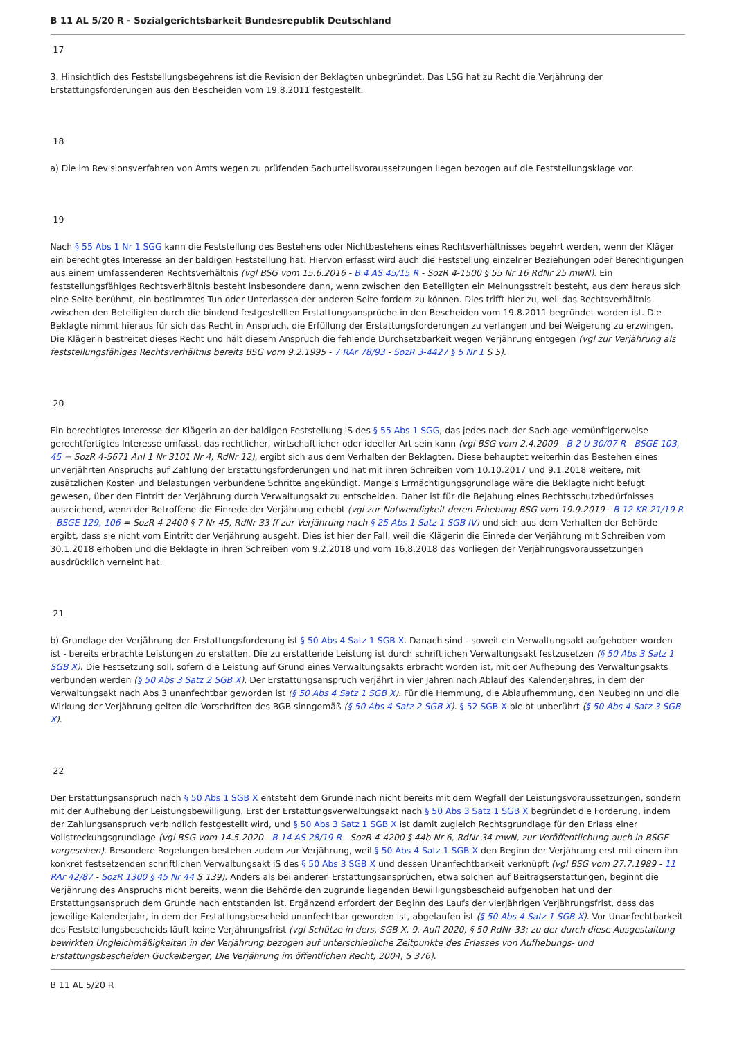B 11 AL 5/20 R - Sozialgerichtsbarkeit Bundesrepublik Deutschland
17
3. Hinsichtlich des Feststellungsbegehrens ist die Revision der Beklagten unbegründet. Das LSG hat zu Recht die Verjährung der Erstattungsforderungen aus den Bescheiden vom 19.8.2011 festgestellt.
18
a) Die im Revisionsverfahren von Amts wegen zu prüfenden Sachurteilsvoraussetzungen liegen bezogen auf die Feststellungsklage vor.
19
Nach § 55 Abs 1 Nr 1 SGG kann die Feststellung des Bestehens oder Nichtbestehens eines Rechtsverhältnisses begehrt werden, wenn der Kläger ein berechtigtes Interesse an der baldigen Feststellung hat. Hiervon erfasst wird auch die Feststellung einzelner Beziehungen oder Berechtigungen aus einem umfassenderen Rechtsverhältnis (vgl BSG vom 15.6.2016 - B 4 AS 45/15 R - SozR 4-1500 § 55 Nr 16 RdNr 25 mwN). Ein feststellungsfähiges Rechtsverhältnis besteht insbesondere dann, wenn zwischen den Beteiligten ein Meinungsstreit besteht, aus dem heraus sich eine Seite berühmt, ein bestimmtes Tun oder Unterlassen der anderen Seite fordern zu können. Dies trifft hier zu, weil das Rechtsverhältnis zwischen den Beteiligten durch die bindend festgestellten Erstattungsansprüche in den Bescheiden vom 19.8.2011 begründet worden ist. Die Beklagte nimmt hieraus für sich das Recht in Anspruch, die Erfüllung der Erstattungsforderungen zu verlangen und bei Weigerung zu erzwingen. Die Klägerin bestreitet dieses Recht und hält diesem Anspruch die fehlende Durchsetzbarkeit wegen Verjährung entgegen (vgl zur Verjährung als feststellungsfähiges Rechtsverhältnis bereits BSG vom 9.2.1995 - 7 RAr 78/93 - SozR 3-4427 § 5 Nr 1 S 5).
20
Ein berechtigtes Interesse der Klägerin an der baldigen Feststellung iS des § 55 Abs 1 SGG, das jedes nach der Sachlage vernünftigerweise gerechtfertigtes Interesse umfasst, das rechtlicher, wirtschaftlicher oder ideeller Art sein kann (vgl BSG vom 2.4.2009 - B 2 U 30/07 R - BSGE 103, 45 = SozR 4-5671 Anl 1 Nr 3101 Nr 4, RdNr 12), ergibt sich aus dem Verhalten der Beklagten. Diese behauptet weiterhin das Bestehen eines unverjährten Anspruchs auf Zahlung der Erstattungsforderungen und hat mit ihren Schreiben vom 10.10.2017 und 9.1.2018 weitere, mit zusätzlichen Kosten und Belastungen verbundene Schritte angekündigt. Mangels Ermächtigungsgrundlage wäre die Beklagte nicht befugt gewesen, über den Eintritt der Verjährung durch Verwaltungsakt zu entscheiden. Daher ist für die Bejahung eines Rechtsschutzbedürfnisses ausreichend, wenn der Betroffene die Einrede der Verjährung erhebt (vgl zur Notwendigkeit deren Erhebung BSG vom 19.9.2019 - B 12 KR 21/19 R - BSGE 129, 106 = SozR 4-2400 § 7 Nr 45, RdNr 33 ff zur Verjährung nach § 25 Abs 1 Satz 1 SGB IV) und sich aus dem Verhalten der Behörde ergibt, dass sie nicht vom Eintritt der Verjährung ausgeht. Dies ist hier der Fall, weil die Klägerin die Einrede der Verjährung mit Schreiben vom 30.1.2018 erhoben und die Beklagte in ihren Schreiben vom 9.2.2018 und vom 16.8.2018 das Vorliegen der Verjährungsvoraussetzungen ausdrücklich verneint hat.
21
b) Grundlage der Verjährung der Erstattungsforderung ist § 50 Abs 4 Satz 1 SGB X. Danach sind - soweit ein Verwaltungsakt aufgehoben worden ist - bereits erbrachte Leistungen zu erstatten. Die zu erstattende Leistung ist durch schriftlichen Verwaltungsakt festzusetzen (§ 50 Abs 3 Satz 1 SGB X). Die Festsetzung soll, sofern die Leistung auf Grund eines Verwaltungsakts erbracht worden ist, mit der Aufhebung des Verwaltungsakts verbunden werden (§ 50 Abs 3 Satz 2 SGB X). Der Erstattungsanspruch verjährt in vier Jahren nach Ablauf des Kalenderjahres, in dem der Verwaltungsakt nach Abs 3 unanfechtbar geworden ist (§ 50 Abs 4 Satz 1 SGB X). Für die Hemmung, die Ablaufhemmung, den Neubeginn und die Wirkung der Verjährung gelten die Vorschriften des BGB sinngemäß (§ 50 Abs 4 Satz 2 SGB X). § 52 SGB X bleibt unberührt (§ 50 Abs 4 Satz 3 SGB X).
22
Der Erstattungsanspruch nach § 50 Abs 1 SGB X entsteht dem Grunde nach nicht bereits mit dem Wegfall der Leistungsvoraussetzungen, sondern mit der Aufhebung der Leistungsbewilligung. Erst der Erstattungsverwaltungsakt nach § 50 Abs 3 Satz 1 SGB X begründet die Forderung, indem der Zahlungsanspruch verbindlich festgestellt wird, und § 50 Abs 3 Satz 1 SGB X ist damit zugleich Rechtsgrundlage für den Erlass einer Vollstreckungsgrundlage (vgl BSG vom 14.5.2020 - B 14 AS 28/19 R - SozR 4-4200 § 44b Nr 6, RdNr 34 mwN, zur Veröffentlichung auch in BSGE vorgesehen). Besondere Regelungen bestehen zudem zur Verjährung, weil § 50 Abs 4 Satz 1 SGB X den Beginn der Verjährung erst mit einem ihn konkret festsetzenden schriftlichen Verwaltungsakt iS des § 50 Abs 3 SGB X und dessen Unanfechtbarkeit verknüpft (vgl BSG vom 27.7.1989 - 11 RAr 42/87 - SozR 1300 § 45 Nr 44 S 139). Anders als bei anderen Erstattungsansprüchen, etwa solchen auf Beitragserstattungen, beginnt die Verjährung des Anspruchs nicht bereits, wenn die Behörde den zugrunde liegenden Bewilligungsbescheid aufgehoben hat und der Erstattungsanspruch dem Grunde nach entstanden ist. Ergänzend erfordert der Beginn des Laufs der vierjährigen Verjährungsfrist, dass das jeweilige Kalenderjahr, in dem der Erstattungsbescheid unanfechtbar geworden ist, abgelaufen ist (§ 50 Abs 4 Satz 1 SGB X). Vor Unanfechtbarkeit des Feststellungsbescheids läuft keine Verjährungsfrist (vgl Schütze in ders, SGB X, 9. Aufl 2020, § 50 RdNr 33; zu der durch diese Ausgestaltung bewirkten Ungleichmäßigkeiten in der Verjährung bezogen auf unterschiedliche Zeitpunkte des Erlasses von Aufhebungs- und Erstattungsbescheiden Guckelberger, Die Verjährung im öffentlichen Recht, 2004, S 376).
B 11 AL 5/20 R